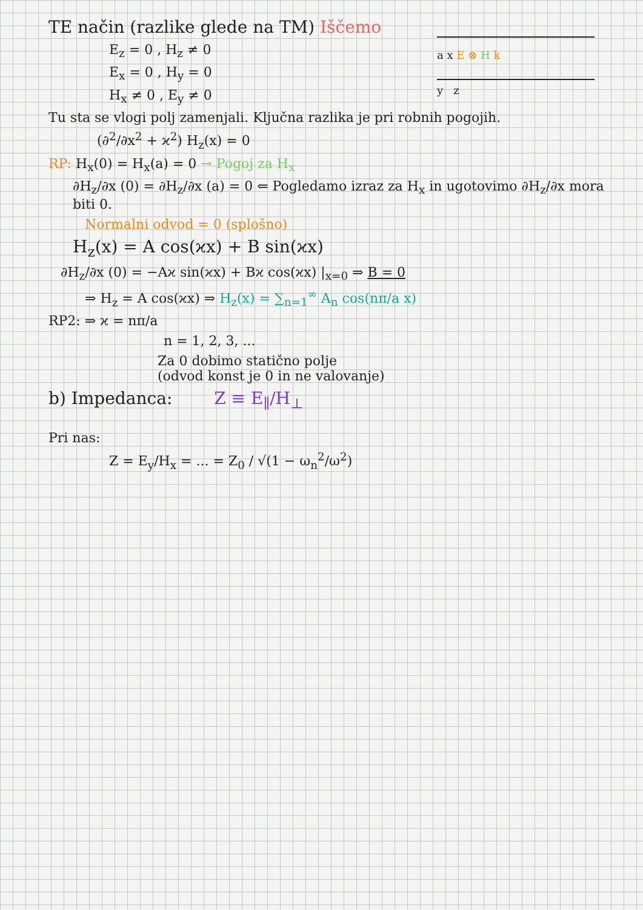a x E ⊗ H k
y z
TE način (razlike glede na TM) Iščemo
E<sub>z</sub> = 0 , H<sub>z</sub> ≠ 0
E<sub>x</sub> = 0 , H<sub>y</sub> = 0
H<sub>x</sub> ≠ 0 , E<sub>y</sub> ≠ 0
Tu sta se vlogi polj zamenjali. Ključna razlika je pri robnih pogojih.
(∂<sup>2</sup>/∂x<sup>2</sup> + ϰ<sup>2</sup>) H<sub>z</sub>(x) = 0
RP: H<sub>x</sub>(0) = H<sub>x</sub>(a) = 0 → Pogoj za H<sub>x</sub>
∂H<sub>z</sub>/∂x (0) = ∂H<sub>z</sub>/∂x (a) = 0 ⇐ Pogledamo izraz za H<sub>x</sub> in ugotovimo ∂H<sub>z</sub>/∂x mora biti 0.
Normalni odvod = 0 (splošno)
H<sub>z</sub>(x) = A cos(ϰx) + B sin(ϰx)
∂H<sub>z</sub>/∂x (0) = −Aϰ sin(ϰx) + Bϰ cos(ϰx) |<sub>x=0</sub> ⇒ B = 0
⇒ H<sub>z</sub> = A cos(ϰx) ⇒ H<sub>z</sub>(x) = ∑<sub>n=1</sub><sup>∞</sup> A<sub>n</sub> cos(nπ/a x)
RP2: ⇒ ϰ = nπ/a
n = 1, 2, 3, ...
Za 0 dobimo statično polje
(odvod konst je 0 in ne valovanje)
b) Impedanca: Z ≡ E<sub>∥</sub>/H<sub>⊥</sub>
Pri nas:
Z = E<sub>y</sub>/H<sub>x</sub> = ... = Z<sub>0</sub> / √(1 − ω<sub>n</sub><sup>2</sup>/ω<sup>2</sup>)